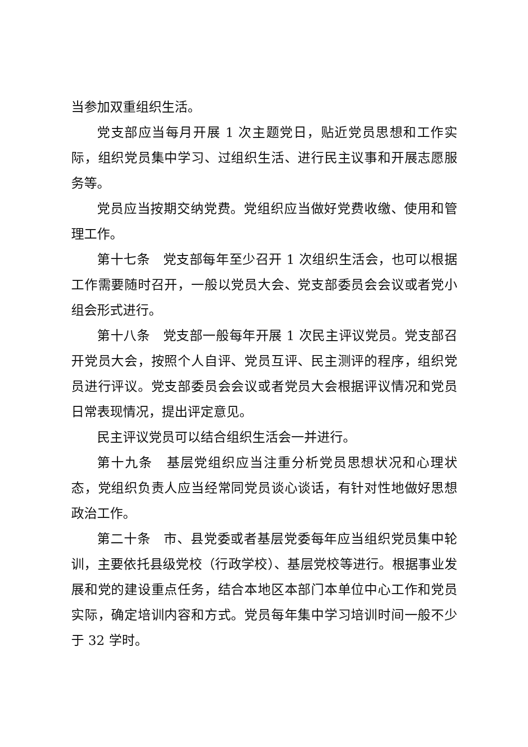当参加双重组织生活。
党支部应当每月开展 1 次主题党日，贴近党员思想和工作实际，组织党员集中学习、过组织生活、进行民主议事和开展志愿服务等。
党员应当按期交纳党费。党组织应当做好党费收缴、使用和管理工作。
第十七条　党支部每年至少召开 1 次组织生活会，也可以根据工作需要随时召开，一般以党员大会、党支部委员会会议或者党小组会形式进行。
第十八条　党支部一般每年开展 1 次民主评议党员。党支部召开党员大会，按照个人自评、党员互评、民主测评的程序，组织党员进行评议。党支部委员会会议或者党员大会根据评议情况和党员日常表现情况，提出评定意见。
民主评议党员可以结合组织生活会一并进行。
第十九条　基层党组织应当注重分析党员思想状况和心理状态，党组织负责人应当经常同党员谈心谈话，有针对性地做好思想政治工作。
第二十条　市、县党委或者基层党委每年应当组织党员集中轮训，主要依托县级党校（行政学校）、基层党校等进行。根据事业发展和党的建设重点任务，结合本地区本部门本单位中心工作和党员实际，确定培训内容和方式。党员每年集中学习培训时间一般不少于 32 学时。